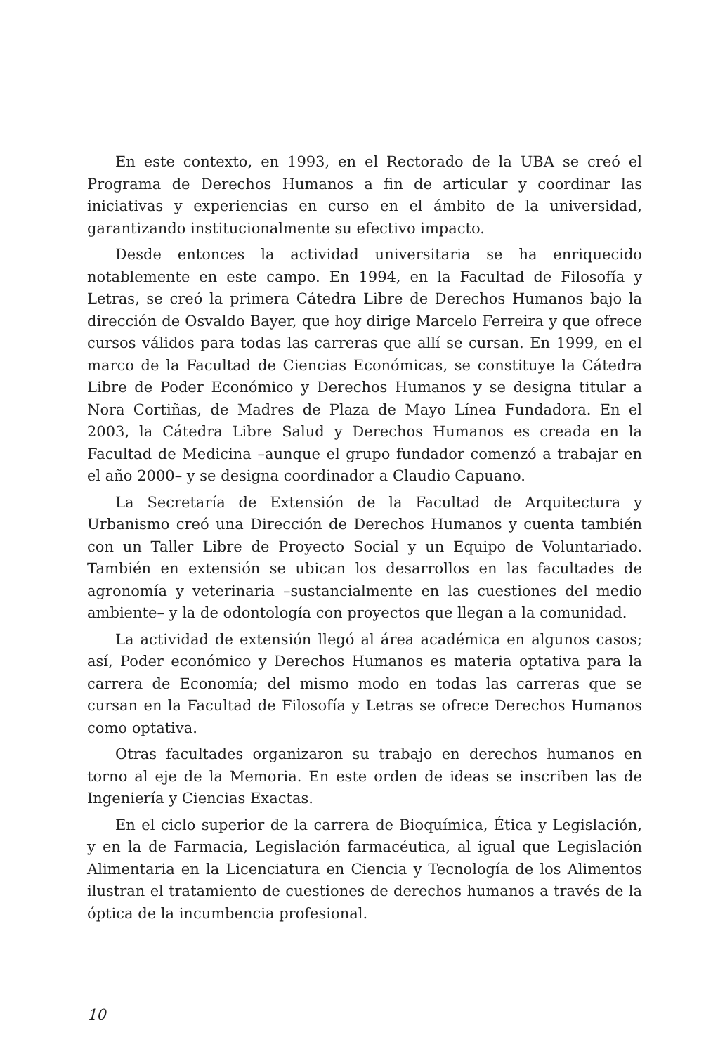En este contexto, en 1993, en el Rectorado de la UBA se creó el Programa de Derechos Humanos a fin de articular y coordinar las iniciativas y experiencias en curso en el ámbito de la universidad, garantizando institucionalmente su efectivo impacto.
Desde entonces la actividad universitaria se ha enriquecido notablemente en este campo. En 1994, en la Facultad de Filosofía y Letras, se creó la primera Cátedra Libre de Derechos Humanos bajo la dirección de Osvaldo Bayer, que hoy dirige Marcelo Ferreira y que ofrece cursos válidos para todas las carreras que allí se cursan. En 1999, en el marco de la Facultad de Ciencias Económicas, se constituye la Cátedra Libre de Poder Económico y Derechos Humanos y se designa titular a Nora Cortiñas, de Madres de Plaza de Mayo Línea Fundadora. En el 2003, la Cátedra Libre Salud y Derechos Humanos es creada en la Facultad de Medicina –aunque el grupo fundador comenzó a trabajar en el año 2000– y se designa coordinador a Claudio Capuano.
La Secretaría de Extensión de la Facultad de Arquitectura y Urbanismo creó una Dirección de Derechos Humanos y cuenta también con un Taller Libre de Proyecto Social y un Equipo de Voluntariado. También en extensión se ubican los desarrollos en las facultades de agronomía y veterinaria –sustancialmente en las cuestiones del medio ambiente– y la de odontología con proyectos que llegan a la comunidad.
La actividad de extensión llegó al área académica en algunos casos; así, Poder económico y Derechos Humanos es materia optativa para la carrera de Economía; del mismo modo en todas las carreras que se cursan en la Facultad de Filosofía y Letras se ofrece Derechos Humanos como optativa.
Otras facultades organizaron su trabajo en derechos humanos en torno al eje de la Memoria. En este orden de ideas se inscriben las de Ingeniería y Ciencias Exactas.
En el ciclo superior de la carrera de Bioquímica, Ética y Legislación, y en la de Farmacia, Legislación farmacéutica, al igual que Legislación Alimentaria en la Licenciatura en Ciencia y Tecnología de los Alimentos ilustran el tratamiento de cuestiones de derechos humanos a través de la óptica de la incumbencia profesional.
10